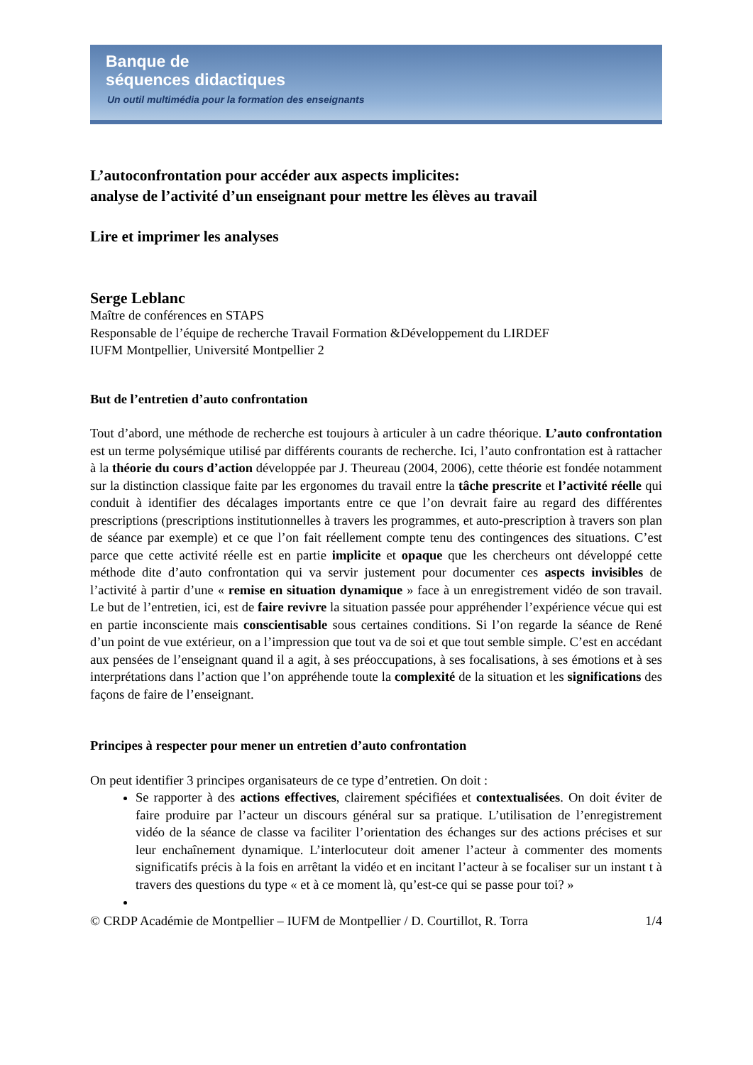Banque de
séquences didactiques
Un outil multimédia pour la formation des enseignants
L’autoconfrontation pour accéder aux aspects implicites:
analyse de l’activité d’un enseignant pour mettre les élèves au travail
Lire et imprimer les analyses
Serge Leblanc
Maître de conférences en STAPS
Responsable de l’équipe de recherche Travail Formation &Développement du LIRDEF
IUFM Montpellier, Université Montpellier 2
But de l’entretien d’auto confrontation
Tout d’abord, une méthode de recherche est toujours à articuler à un cadre théorique. L’auto confrontation est un terme polysémique utilisé par différents courants de recherche. Ici, l’auto confrontation est à rattacher à la théorie du cours d’action développée par J. Theureau (2004, 2006), cette théorie est fondée notamment sur la distinction classique faite par les ergonomes du travail entre la tâche prescrite et l’activité réelle qui conduit à identifier des décalages importants entre ce que l’on devrait faire au regard des différentes prescriptions (prescriptions institutionnelles à travers les programmes, et auto-prescription à travers son plan de séance par exemple) et ce que l’on fait réellement compte tenu des contingences des situations. C’est parce que cette activité réelle est en partie implicite et opaque que les chercheurs ont développé cette méthode dite d’auto confrontation qui va servir justement pour documenter ces aspects invisibles de l’activité à partir d’une « remise en situation dynamique » face à un enregistrement vidéo de son travail. Le but de l’entretien, ici, est de faire revivre la situation passée pour appréhender l’expérience vécue qui est en partie inconsciente mais conscientisable sous certaines conditions. Si l’on regarde la séance de René d’un point de vue extérieur, on a l’impression que tout va de soi et que tout semble simple. C’est en accédant aux pensées de l’enseignant quand il a agit, à ses préoccupations, à ses focalisations, à ses émotions et à ses interprétations dans l’action que l’on appréhende toute la complexité de la situation et les significations des façons de faire de l’enseignant.
Principes à respecter pour mener un entretien d’auto confrontation
On peut identifier 3 principes organisateurs de ce type d’entretien. On doit :
Se rapporter à des actions effectives, clairement spécifiées et contextualisées. On doit éviter de faire produire par l’acteur un discours général sur sa pratique. L’utilisation de l’enregistrement vidéo de la séance de classe va faciliter l’orientation des échanges sur des actions précises et sur leur enchaînement dynamique. L’interlocuteur doit amener l’acteur à commenter des moments significatifs précis à la fois en arrêtant la vidéo et en incitant l’acteur à se focaliser sur un instant t à travers des questions du type « et à ce moment là, qu’est-ce qui se passe pour toi? »
© CRDP Académie de Montpellier – IUFM de Montpellier / D. Courtillot, R. Torra 1/4